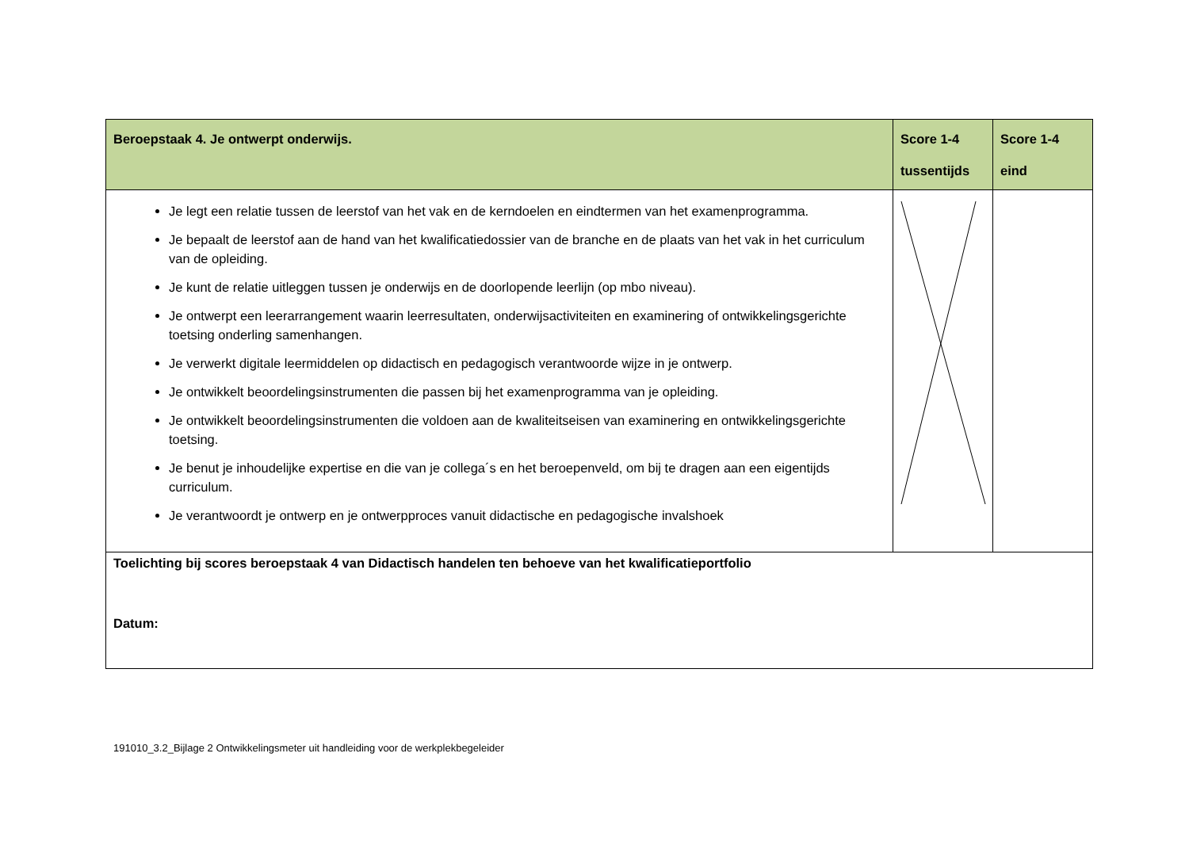| Beroepstaak 4. Je ontwerpt onderwijs. | Score 1-4 tussentijds | Score 1-4 eind |
| Je legt een relatie tussen de leerstof van het vak en de kerndoelen en eindtermen van het examenprogramma. Je bepaalt de leerstof aan de hand van het kwalificatiedossier van de branche en de plaats van het vak in het curriculum van de opleiding. Je kunt de relatie uitleggen tussen je onderwijs en de doorlopende leerlijn (op mbo niveau). Je ontwerpt een leerarrangement waarin leerresultaten, onderwijsactiviteiten en examinering of ontwikkelingsgerichte toetsing onderling samenhangen. Je verwerkt digitale leermiddelen op didactisch en pedagogisch verantwoorde wijze in je ontwerp. Je ontwikkelt beoordelingsinstrumenten die passen bij het examenprogramma van je opleiding. Je ontwikkelt beoordelingsinstrumenten die voldoen aan de kwaliteitseisen van examinering en ontwikkelingsgerichte toetsing. Je benut je inhoudelijke expertise en die van je collega´s en het beroepenveld, om bij te dragen aan een eigentijds curriculum. Je verantwoordt je ontwerp en je ontwerpproces vanuit didactische en pedagogische invalshoek | | |
| Toelichting bij scores beroepstaak 4 van Didactisch handelen ten behoeve van het kwalificatieportfolio Datum: | | |
191010_3.2_Bijlage 2 Ontwikkelingsmeter uit handleiding voor de werkplekbegeleider